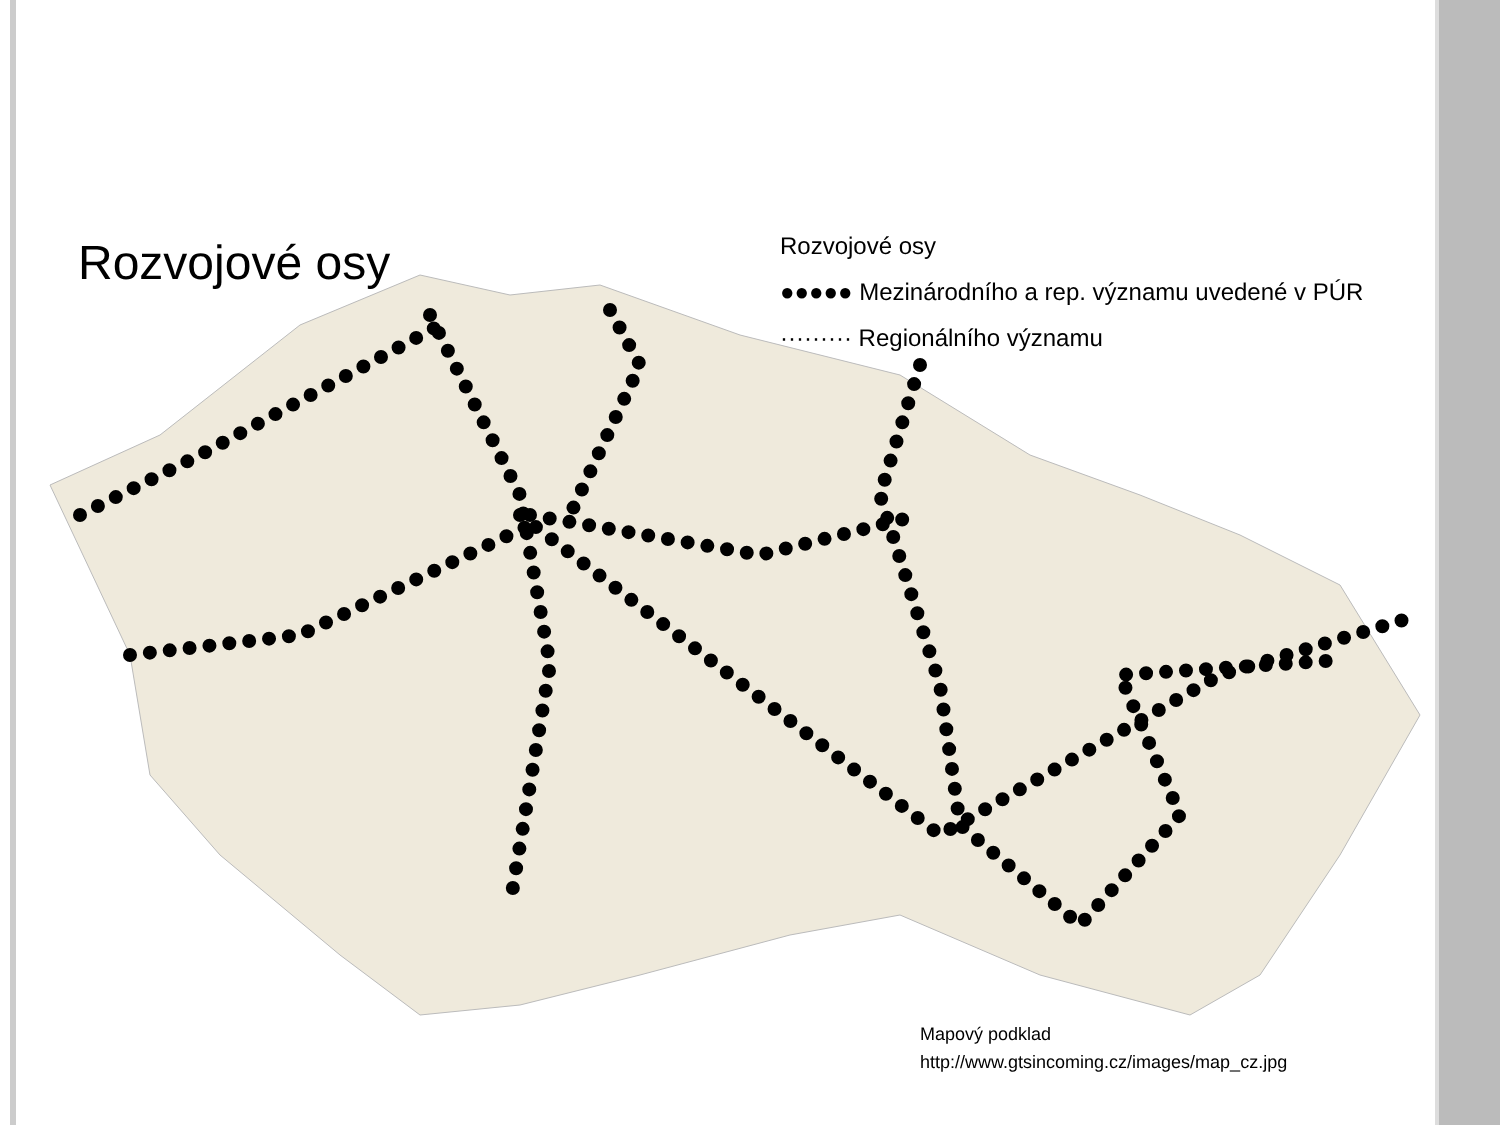Rozvojové osy
Rozvojové osy
●●●●● Mezinárodního a rep. významu uvedené v PÚR
········· Regionálního významu
Mapový podklad
http://www.gtsincoming.cz/images/map_cz.jpg